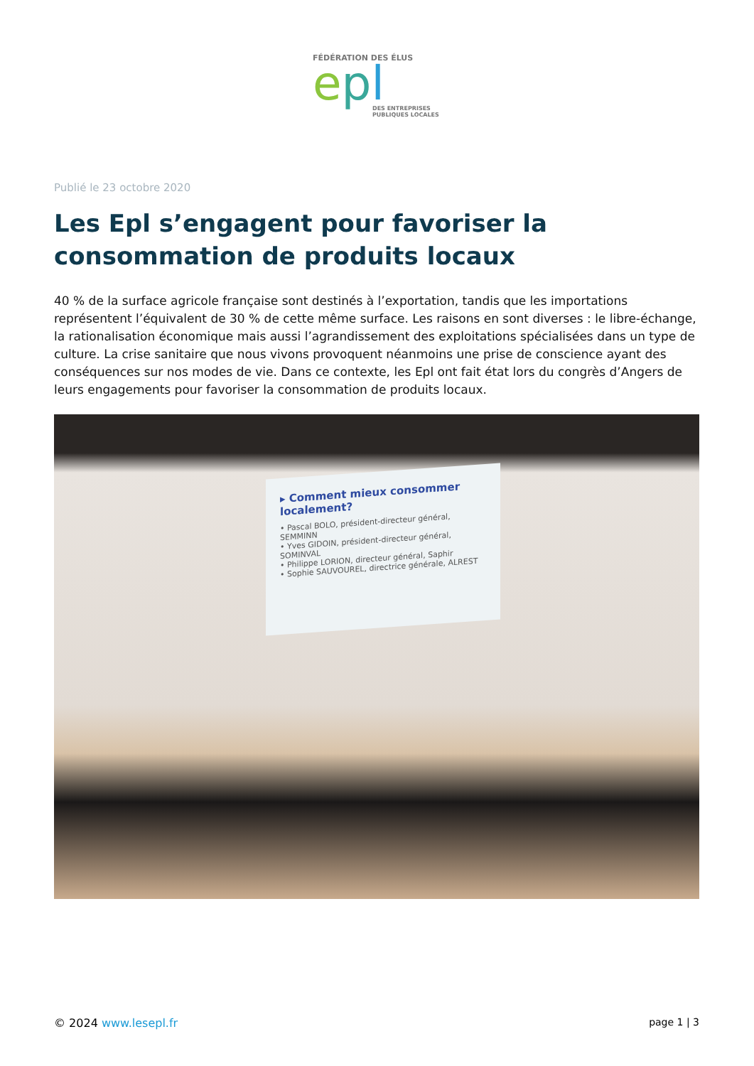FÉDÉRATION DES ÉLUS
epl
DES ENTREPRISES
PUBLIQUES LOCALES
Publié le 23 octobre 2020
Les Epl s’engagent pour favoriser la consommation de produits locaux
40 % de la surface agricole française sont destinés à l’exportation, tandis que les importations représentent l’équivalent de 30 % de cette même surface. Les raisons en sont diverses : le libre-échange, la rationalisation économique mais aussi l’agrandissement des exploitations spécialisées dans un type de culture. La crise sanitaire que nous vivons provoquent néanmoins une prise de conscience ayant des conséquences sur nos modes de vie. Dans ce contexte, les Epl ont fait état lors du congrès d’Angers de leurs engagements pour favoriser la consommation de produits locaux.
▸ Comment mieux consommer localement?
• Pascal BOLO, président-directeur général, SEMMINN
• Yves GIDOIN, président-directeur général, SOMINVAL
• Philippe LORION, directeur général, Saphir
• Sophie SAUVOUREL, directrice générale, ALREST
© 2024 www.lesepl.fr page 1 | 3